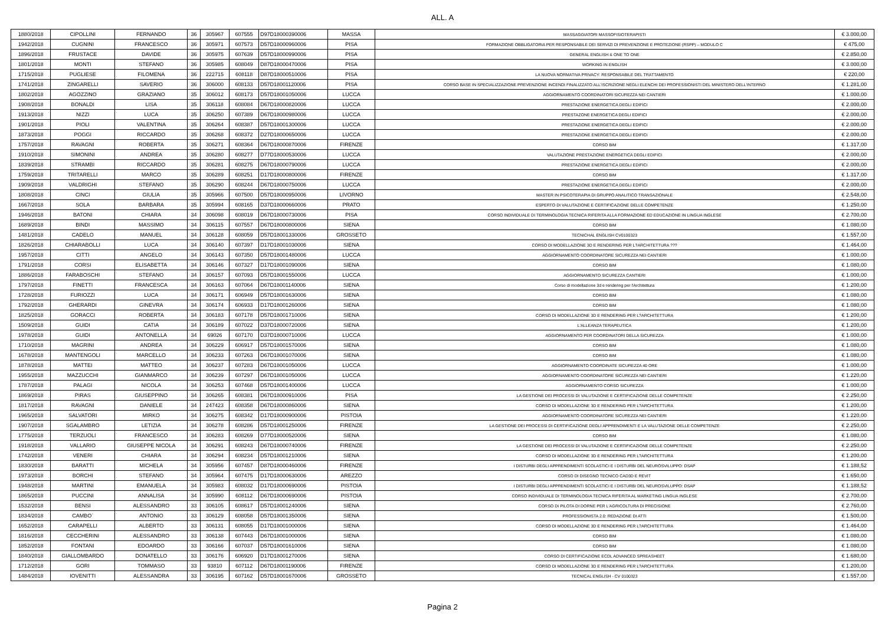ALL. A
| 1880/2018 | CIPOLLINI | FERNANDO | 36 | 305967 | 607555 | D97D18000390006 | MASSA | MASSAGGIATORI MASSOFISIOTERAPISTI | € 3.000,00 |
| 1942/2018 | CUGNINI | FRANCESCO | 36 | 305971 | 607573 | D57D18000960006 | PISA | FORMAZIONE OBBLIGATORIA PER RESPONSABILE DEI SERVIZI DI PREVENZIONE E PROTEZIONE (RSPP) – MODULO C | € 475,00 |
| 1896/2018 | FRUSTACE | DAVIDE | 36 | 305975 | 607639 | D57D18000990006 | PISA | GENERAL ENGLISH & ONE TO ONE | € 2.850,00 |
| 1801/2018 | MONTI | STEFANO | 36 | 305985 | 608049 | D87D18000470006 | PISA | WORKING IN ENGLISH | € 3.000,00 |
| 1715/2018 | PUGLIESE | FILOMENA | 36 | 222715 | 608118 | D87D18000510006 | PISA | LA NUOVA NORMATIVA PRIVACY: RESPONSABILE DEL TRATTAMENTO | € 220,00 |
| 1741/2018 | ZINGARELLI | SAVERIO | 36 | 306000 | 608133 | D57D18001120006 | PISA | CORSO BASE IN SPECIALIZZAZIONE PREVENZIONE INCENDI FINALIZZATO ALL'ISCRIZIONE NEGLI ELENCHI DEI PROFESSIONISTI DEL MINISTERO DELL'INTERNO | € 1.281,00 |
| 1802/2018 | AGOZZINO | GRAZIANO | 35 | 306012 | 608173 | D57D18001050006 | LUCCA | AGGIORNAMENTO COORDINATORI SICUREZZA NEI CANTIERI | € 1.000,00 |
| 1908/2018 | BONALDI | LISA | 35 | 306118 | 608084 | D67D18000820006 | LUCCA | PRESTAZIONE ENERGETICA DEGLI EDIFICI | € 2.000,00 |
| 1913/2018 | NIZZI | LUCA | 35 | 306250 | 607389 | D67D18000980006 | LUCCA | PRESTAZONE ENERGETICA DEGLI EDIFICI | € 2.000,00 |
| 1901/2018 | PIOLI | VALENTINA | 35 | 306264 | 608387 | D57D18001300006 | LUCCA | PRESTAZIONE ENERGETICA DEGLI EDIFICI | € 2.000,00 |
| 1873/2018 | POGGI | RICCARDO | 35 | 306268 | 608372 | D27D18000650006 | LUCCA | PRESTAZIONE ENERGETICA DEGLI EDIFICI | € 2.000,00 |
| 1757/2018 | RAVAGNI | ROBERTA | 35 | 306271 | 608364 | D67D18000870006 | FIRENZE | CORSO BIM | € 1.317,00 |
| 1910/2018 | SIMONINI | ANDREA | 35 | 306280 | 608277 | D77D18000530006 | LUCCA | VALUTAZIONE PRESTAZIONE ENERGETICA DEGLI EDIFICI | € 2.000,00 |
| 1839/2018 | STRAMBI | RICCARDO | 35 | 306281 | 608275 | D67D18000790006 | LUCCA | PRESTAZIONE ENERGETICA DEGLI EDIFICI | € 2.000,00 |
| 1759/2018 | TRITARELLI | MARCO | 35 | 306289 | 608251 | D17D18000800006 | FIRENZE | CORSO BIM | € 1.317,00 |
| 1909/2018 | VALDRIGHI | STEFANO | 35 | 306290 | 608244 | D67D18000750006 | LUCCA | PRESTAZIONE ENERGETICA DEGLI EDIFICI | € 2.000,00 |
| 1808/2018 | CINCI | GIULIA | 35 | 305966 | 607500 | D57D18000950006 | LIVORNO | MASTER IN PSICOTERAPIA DI GRUPPO ANALITICO TRANSAZIONALE | € 2.548,00 |
| 1667/2018 | SOLA | BARBARA | 35 | 305994 | 608165 | D37D18000660006 | PRATO | ESPERTO DI VALUTAZIONE E CERTIFICAZIONE DELLE COMPETENZE | € 1.250,00 |
| 1946/2018 | BATONI | CHIARA | 34 | 306098 | 608019 | D67D18000730006 | PISA | CORSO INDIVIDUALE DI TERMINOLOGIA TECNICA RIFERITA ALLA FORMAZIONE ED EDUCAZIONE IN LINGUA INGLESE | € 2.700,00 |
| 1689/2018 | BINDI | MASSIMO | 34 | 306115 | 607557 | D67D18000800006 | SIENA | CORSO BIM | € 1.080,00 |
| 1481/2018 | CADELO | MANUEL | 34 | 306128 | 608059 | D57D18001330006 | GROSSETO | TECNICHAL ENGLISH CV0100323 | € 1.557,00 |
| 1826/2018 | CHIARABOLLI | LUCA | 34 | 306140 | 607397 | D17D18001030006 | SIENA | CORSO DI MODELLAZIONE 3D E RENDERING PER L?ARCHITETTURA ??? | € 1.464,00 |
| 1957/2018 | CITTI | ANGELO | 34 | 306143 | 607350 | D57D18001480006 | LUCCA | AGGIORNAMENTO COORDINATORE SICUREZZA NEI CANTIERI | € 1.000,00 |
| 1791/2018 | CORSI | ELISABETTA | 34 | 306146 | 607327 | D17D18001090006 | SIENA | CORSO BIM | € 1.080,00 |
| 1886/2018 | FARABOSCHI | STEFANO | 34 | 306157 | 607093 | D57D18001550006 | LUCCA | AGGIORNAMENTO SICUREZZA CANTIERI | € 1.000,00 |
| 1797/2018 | FINETTI | FRANCESCA | 34 | 306163 | 607064 | D67D18001140006 | SIENA | Corso di modellazione 3d e rendering per l'Architettura | € 1.200,00 |
| 1728/2018 | FURIOZZI | LUCA | 34 | 306171 | 606949 | D57D18001630006 | SIENA | CORSO BIM | € 1.080,00 |
| 1792/2018 | GHERARDI | GINEVRA | 34 | 306174 | 606933 | D17D18001260006 | SIENA | CORSO BIM | € 1.080,00 |
| 1825/2018 | GORACCI | ROBERTA | 34 | 306183 | 607178 | D57D18001710006 | SIENA | CORSO DI MODELLAZIONE 3D E RENDERING PER L?ARCHITETTURA | € 1.200,00 |
| 1509/2018 | GUIDI | CATIA | 34 | 306189 | 607022 | D37D18000720006 | SIENA | L'ALLEANZA TERAPEUTICA | € 1.200,00 |
| 1978/2018 | GUIDI | ANTONELLA | 34 | 69026 | 607170 | D37D18000710006 | LUCCA | AGGIORNAMENTO PER COORDINATORI DELLA SICUREZZA | € 1.000,00 |
| 1710/2018 | MAGRINI | ANDREA | 34 | 306229 | 606917 | D57D18001570006 | SIENA | CORSO BIM | € 1.080,00 |
| 1678/2018 | MANTENGOLI | MARCELLO | 34 | 306233 | 607263 | D67D18001070006 | SIENA | CORSO BIM | € 1.080,00 |
| 1878/2018 | MATTEI | MATTEO | 34 | 306237 | 607283 | D67D18001050006 | LUCCA | AGGIORNAMENTO COORDINATE SICUREZZA 40 ORE | € 1.000,00 |
| 1955/2018 | MAZZUCCHI | GIANMARCO | 34 | 306239 | 607297 | D67D18001050006 | LUCCA | AGGIORNAMENTO COORDINATORE SICUREZZA NEI CANTIERI | € 1.220,00 |
| 1787/2018 | PALAGI | NICOLA | 34 | 306253 | 607468 | D57D18001400006 | LUCCA | AGGIORNAMENTO CORSO SICUREZZA | € 1.000,00 |
| 1869/2018 | PIRAS | GIUSEPPINO | 34 | 306265 | 608381 | D67D18000910006 | PISA | LA GESTIONE DEI PROCESSI DI VALUTAZIONE E CERTIFICAZIONE DELLE COMPETENZE | € 2.250,00 |
| 1817/2018 | RAVAGNI | DANIELE | 34 | 247423 | 608358 | D67D18000860006 | SIENA | CORSO DI MODELLAZIONE 3D E RENDERING PER L?ARCHITETTURA | € 1.200,00 |
| 1965/2018 | SALVATORI | MIRKO | 34 | 306275 | 608342 | D17D18000900006 | PISTOIA | AGGIORNAMENTO COORDINATORE SICUREZZA NEI CANTIERI | € 1.220,00 |
| 1907/2018 | SGALAMBRO | LETIZIA | 34 | 306278 | 608286 | D57D18001250006 | FIRENZE | LA GESTIONE DEI PROCESSI DI CERTIFICAZIONE DEGLI APPRENDIMENTI E LA VALUTAZIONE DELLE COMPETENZE | € 2.250,00 |
| 1775/2018 | TERZUOLI | FRANCESCO | 34 | 306283 | 608269 | D77D18000520006 | SIENA | CORSO BIM | € 1.080,00 |
| 1918/2018 | VALLARIO | GIUSEPPE NICOLA | 34 | 306291 | 608243 | D67D18000740006 | FIRENZE | LA GESTIONE DEI PROCESSI DI VALUTAZIONE E CERTIFICAZIONE DELLE COMPETENZE | € 2.250,00 |
| 1742/2018 | VENERI | CHIARA | 34 | 306294 | 608234 | D57D18001210006 | SIENA | CORSO DI MODELLAZIONE 3D E RENDERING PER L?ARCHITETTURA | € 1.200,00 |
| 1830/2018 | BARATTI | MICHELA | 34 | 305956 | 607457 | D87D18000460006 | FIRENZE | I DISTURBI DEGLI APPRENDIMENTI SCOLASTICI E I DISTURBI DEL NEUROSVILUPPO: DSAP | € 1.188,52 |
| 1973/2018 | BORCHI | STEFANO | 34 | 305964 | 607475 | D17D18000630006 | AREZZO | CORSO DI DISEGNO TECNICO CAD3D E REVIT | € 1.650,00 |
| 1948/2018 | MARTINI | EMANUELA | 34 | 305983 | 608032 | D17D18000690006 | PISTOIA | I DISTURBI DEGLI APPRENDIMENTI SCOLASTICI E I DISTURBI DEL NEUROSVILUPPO: DSAP | € 1.188,52 |
| 1865/2018 | PUCCINI | ANNALISA | 34 | 305990 | 608112 | D67D18000690006 | PISTOIA | CORSO INDIVIDUALE DI TERMINOLOGIA TECNICA RIFERITA AL MARKETING LINGUA INGLESE | € 2.700,00 |
| 1532/2018 | BENSI | ALESSANDRO | 33 | 306105 | 608617 | D57D18001240006 | SIENA | CORSO DI PILOTA DI DORNE PER L'AGRICOLTURA DI PRECISIONE | € 2.760,00 |
| 1834/2018 | CAMBO` | ANTONIO | 33 | 306129 | 608058 | D57D18001350006 | SIENA | PROFESSIONISTA 2.0: REDAZIONE DI ATTI | € 1.500,00 |
| 1652/2018 | CARAPELLI | ALBERTO | 33 | 306131 | 608055 | D17D18001000006 | SIENA | CORSO DI MODELLAZIONE 3D E RENDERING PER L?ARCHITETTURA | € 1.464,00 |
| 1816/2018 | CECCHERINI | ALESSANDRO | 33 | 306138 | 607443 | D67D18001000006 | SIENA | CORSO BIM | € 1.080,00 |
| 1852/2018 | FONTANI | EDOARDO | 33 | 306166 | 607037 | D57D18001610006 | SIENA | CORSO BIM | € 1.080,00 |
| 1840/2018 | GIALLOMBARDO | DONATELLO | 33 | 306176 | 606920 | D17D18001270006 | SIENA | CORSO DI CERTIFICAZIONE ECDL ADVANCED SPREASHEET | € 1.680,00 |
| 1712/2018 | GORI | TOMMASO | 33 | 93810 | 607112 | D67D18001190006 | FIRENZE | CORSO DI MODELLAZIONE 3D E RENDERING PER L?ARCHITETTURA | € 1.200,00 |
| 1484/2018 | IOVENITTI | ALESSANDRA | 33 | 306195 | 607162 | D57D18001670006 | GROSSETO | TECNICAL ENGLISH - CV 0100323 | € 1.557,00 |
Pagina 2